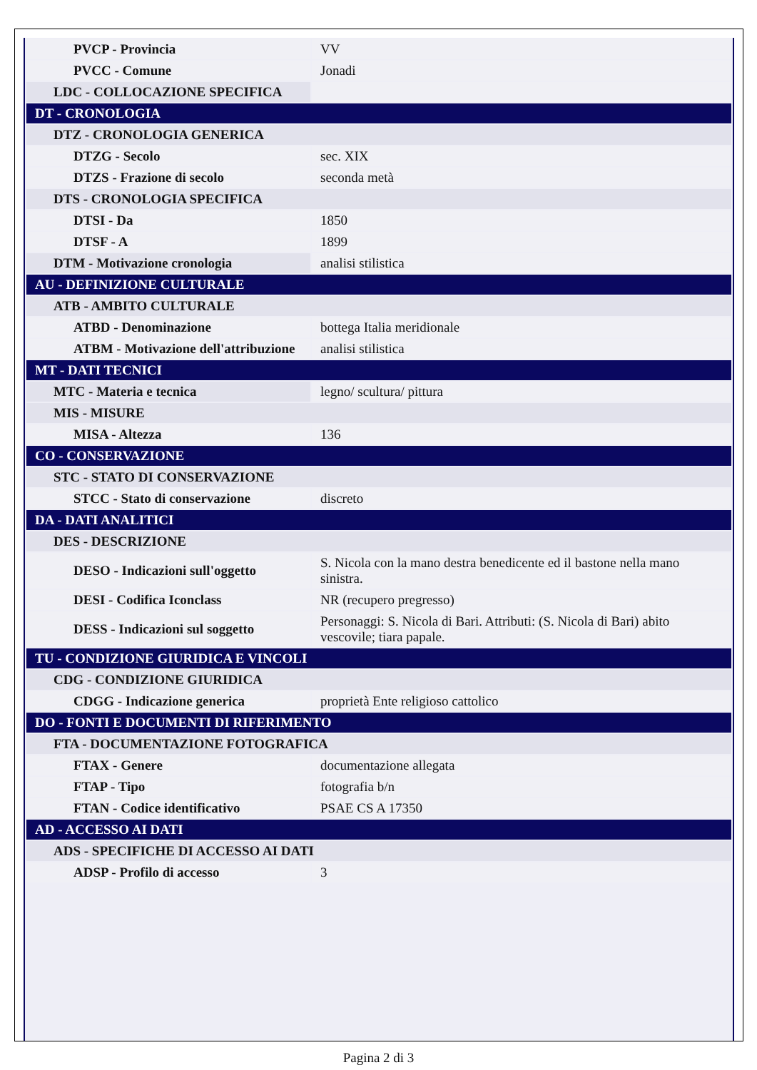| PVCP - Provincia | VV |
| PVCC - Comune | Jonadi |
| LDC - COLLOCAZIONE SPECIFICA | |
| DT - CRONOLOGIA | |
| DTZ - CRONOLOGIA GENERICA | |
| DTZG - Secolo | sec. XIX |
| DTZS - Frazione di secolo | seconda metà |
| DTS - CRONOLOGIA SPECIFICA | |
| DTSI - Da | 1850 |
| DTSF - A | 1899 |
| DTM - Motivazione cronologia | analisi stilistica |
| AU - DEFINIZIONE CULTURALE | |
| ATB - AMBITO CULTURALE | |
| ATBD - Denominazione | bottega Italia meridionale |
| ATBM - Motivazione dell'attribuzione | analisi stilistica |
| MT - DATI TECNICI | |
| MTC - Materia e tecnica | legno/ scultura/ pittura |
| MIS - MISURE | |
| MISA - Altezza | 136 |
| CO - CONSERVAZIONE | |
| STC - STATO DI CONSERVAZIONE | |
| STCC - Stato di conservazione | discreto |
| DA - DATI ANALITICI | |
| DES - DESCRIZIONE | |
| DESO - Indicazioni sull'oggetto | S. Nicola con la mano destra benedicente ed il bastone nella mano sinistra. |
| DESI - Codifica Iconclass | NR (recupero pregresso) |
| DESS - Indicazioni sul soggetto | Personaggi: S. Nicola di Bari. Attributi: (S. Nicola di Bari) abito vescovile; tiara papale. |
| TU - CONDIZIONE GIURIDICA E VINCOLI | |
| CDG - CONDIZIONE GIURIDICA | |
| CDGG - Indicazione generica | proprietà Ente religioso cattolico |
| DO - FONTI E DOCUMENTI DI RIFERIMENTO | |
| FTA - DOCUMENTAZIONE FOTOGRAFICA | |
| FTAX - Genere | documentazione allegata |
| FTAP - Tipo | fotografia b/n |
| FTAN - Codice identificativo | PSAE CS A 17350 |
| AD - ACCESSO AI DATI | |
| ADS - SPECIFICHE DI ACCESSO AI DATI | |
| ADSP - Profilo di accesso | 3 |
Pagina 2 di 3